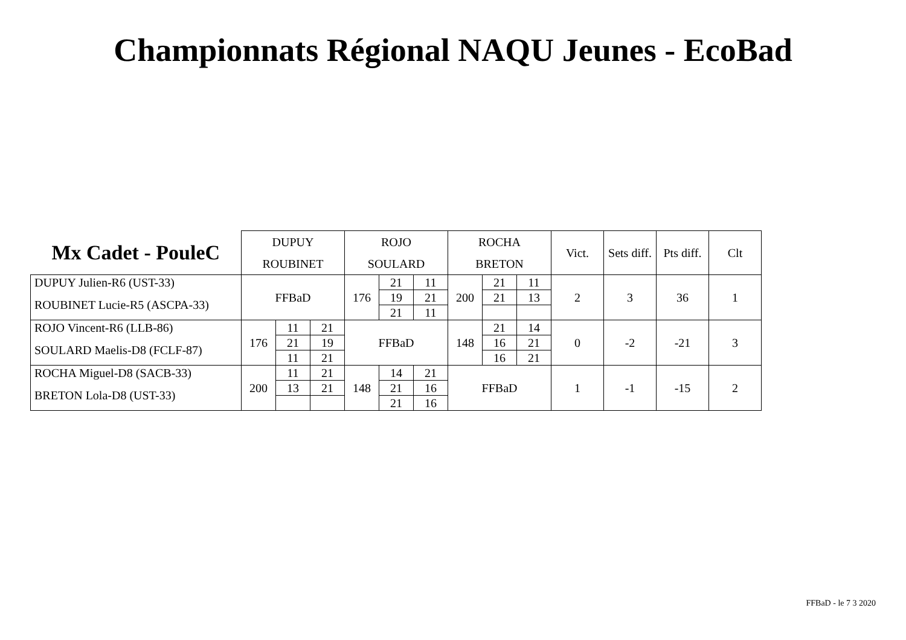Championnats Régional NAQU Jeunes - EcoBad
| Mx Cadet - PouleC | DUPUY | | | ROJO | | | ROCHA | | | Vict. | Sets diff. | Pts diff. | Clt |
| --- | --- | --- | --- | --- | --- | --- | --- | --- | --- | --- | --- | --- | --- |
| | ROUBINET | | | SOULARD | | | BRETON | | | | | | |
| DUPUY Julien-R6 (UST-33) | FFBaD | | | 176 | 21 | 11 | 200 | 21 | 11 | 2 | 3 | 36 | 1 |
| ROUBINET Lucie-R5 (ASCPA-33) | | | | | 19 | 21 | | 21 | 13 | | | | |
| | | | | | 21 | 11 | | | | | | | |
| ROJO Vincent-R6 (LLB-86) | 176 | 11 | 21 | FFBaD | | | 148 | 21 | 14 | 0 | -2 | -21 | 3 |
| SOULARD Maelis-D8 (FCLF-87) | | 21 | 19 | | | | | 16 | 21 | | | | |
| | | 11 | 21 | | | | | 16 | 21 | | | | |
| ROCHA Miguel-D8 (SACB-33) | 200 | 11 | 21 | 148 | 14 | 21 | FFBaD | | | 1 | -1 | -15 | 2 |
| BRETON Lola-D8 (UST-33) | | 13 | 21 | | 21 | 16 | | | | | | | |
| | | | | | 21 | 16 | | | | | | | |
FFBaD - le 7 3 2020